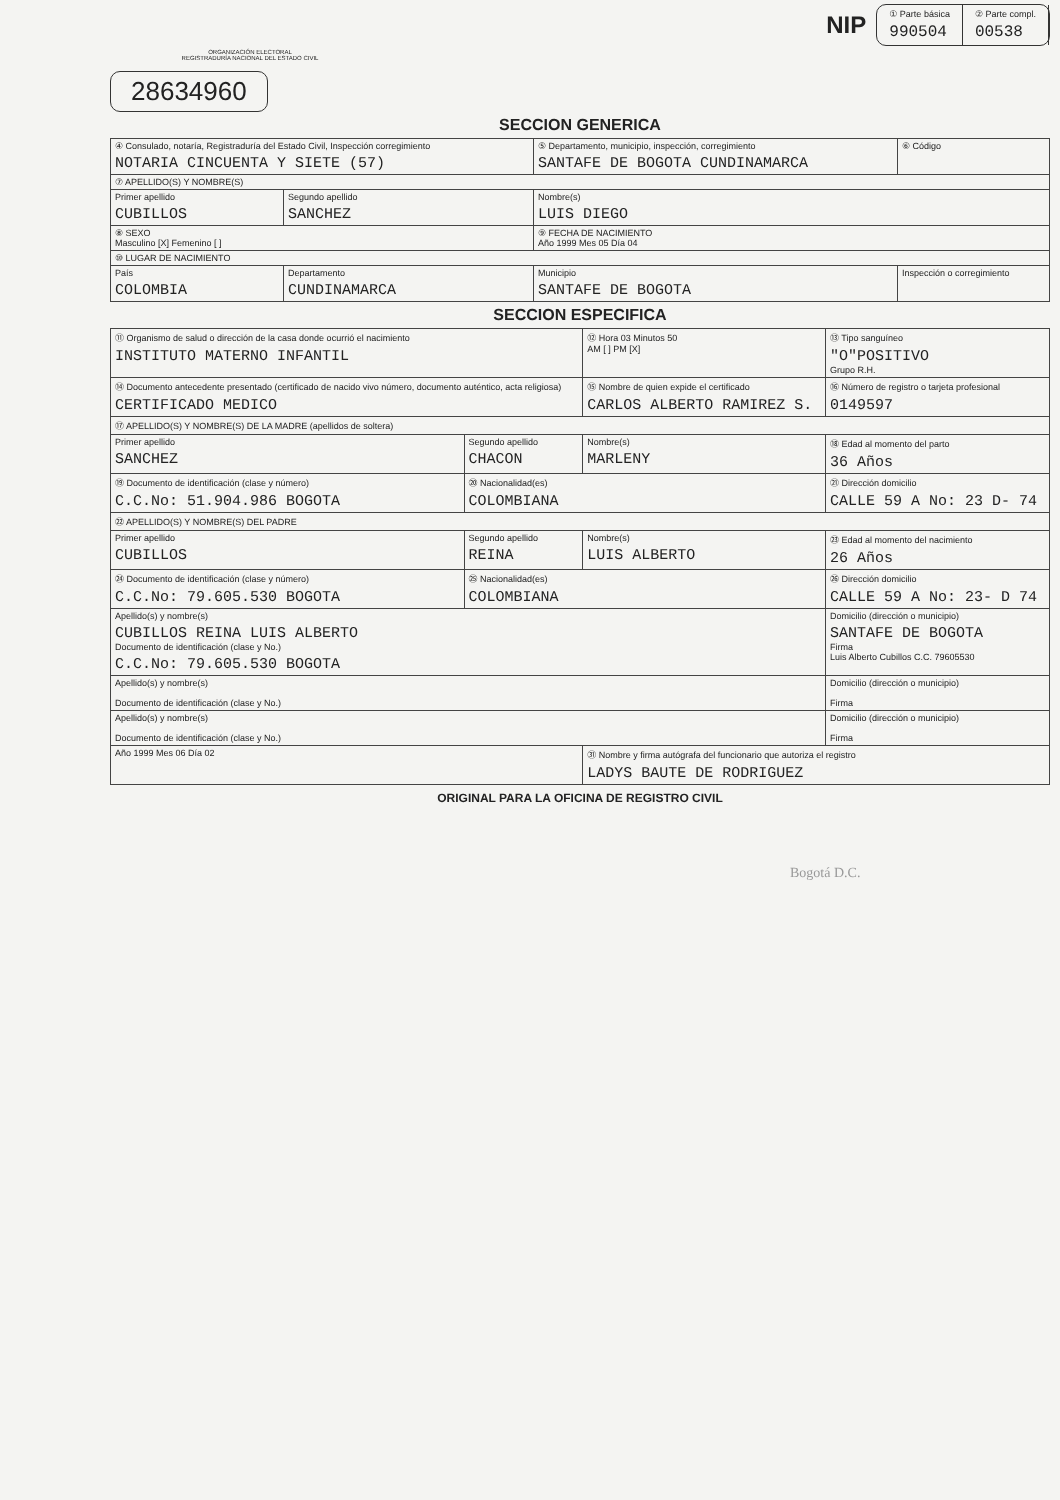ORGANIZACIÓN ELECTORAL
REGISTRADURÍA NACIONAL DEL ESTADO CIVIL
NIP
① Parte básica
990504
② Parte compl.
00538
28634960
SECCION GENERICA
| ④ Consulado, notaría, Registraduría del Estado Civil, Inspección corregimiento NOTARIA CINCUENTA Y SIETE (57) | | ⑤ Departamento, municipio, inspección, corregimiento SANTAFE DE BOGOTA CUNDINAMARCA | ⑥ Código |
| ⑦ APELLIDO(S) Y NOMBRE(S) | | | |
| Primer apellido CUBILLOS | Segundo apellido SANCHEZ | Nombre(s) LUIS DIEGO | |
| ⑧ SEXO Masculino [X] Femenino [ ] | | ⑨ FECHA DE NACIMIENTO Año 1999 Mes 05 Día 04 | |
| ⑩ LUGAR DE NACIMIENTO | | | |
| País COLOMBIA | Departamento CUNDINAMARCA | Municipio SANTAFE DE BOGOTA | Inspección o corregimiento |
SECCION ESPECIFICA
| ⑪ Organismo de salud o dirección de la casa donde ocurrió el nacimiento INSTITUTO MATERNO INFANTIL | | ⑫ Hora 03 Minutos 50 AM [ ] PM [X] | ⑬ Tipo sanguíneo "O"POSITIVO Grupo R.H. |
| ⑭ Documento antecedente presentado (certificado de nacido vivo número, documento auténtico, acta religiosa) CERTIFICADO MEDICO | | ⑮ Nombre de quien expide el certificado CARLOS ALBERTO RAMIREZ S. | ⑯ Número de registro o tarjeta profesional 0149597 |
| ⑰ APELLIDO(S) Y NOMBRE(S) DE LA MADRE (apellidos de soltera) | | | |
| Primer apellido SANCHEZ | Segundo apellido CHACON | Nombre(s) MARLENY | ⑱ Edad al momento del parto 36 Años |
| ⑲ Documento de identificación (clase y número) C.C.No: 51.904.986 BOGOTA | ⑳ Nacionalidad(es) COLOMBIANA | | ㉑ Dirección domicilio CALLE 59 A No: 23 D- 74 |
| ㉒ APELLIDO(S) Y NOMBRE(S) DEL PADRE | | | |
| Primer apellido CUBILLOS | Segundo apellido REINA | Nombre(s) LUIS ALBERTO | ㉓ Edad al momento del nacimiento 26 Años |
| ㉔ Documento de identificación (clase y número) C.C.No: 79.605.530 BOGOTA | ㉕ Nacionalidad(es) COLOMBIANA | | ㉖ Dirección domicilio CALLE 59 A No: 23- D 74 |
| Apellido(s) y nombre(s) CUBILLOS REINA LUIS ALBERTO Documento de identificación (clase y No.) C.C.No: 79.605.530 BOGOTA | | | Domicilio (dirección o municipio) SANTAFE DE BOGOTA Firma Luis Alberto Cubillos C.C. 79605530 |
| Apellido(s) y nombre(s) Documento de identificación (clase y No.) | | | Domicilio (dirección o municipio) Firma |
| Apellido(s) y nombre(s) Documento de identificación (clase y No.) | | | Domicilio (dirección o municipio) Firma |
| Año 1999 Mes 06 Día 02 | | ㉛ Nombre y firma autógrafa del funcionario que autoriza el registro LADYS BAUTE DE RODRIGUEZ | |
ORIGINAL PARA LA OFICINA DE REGISTRO CIVIL
Bogotá D.C.